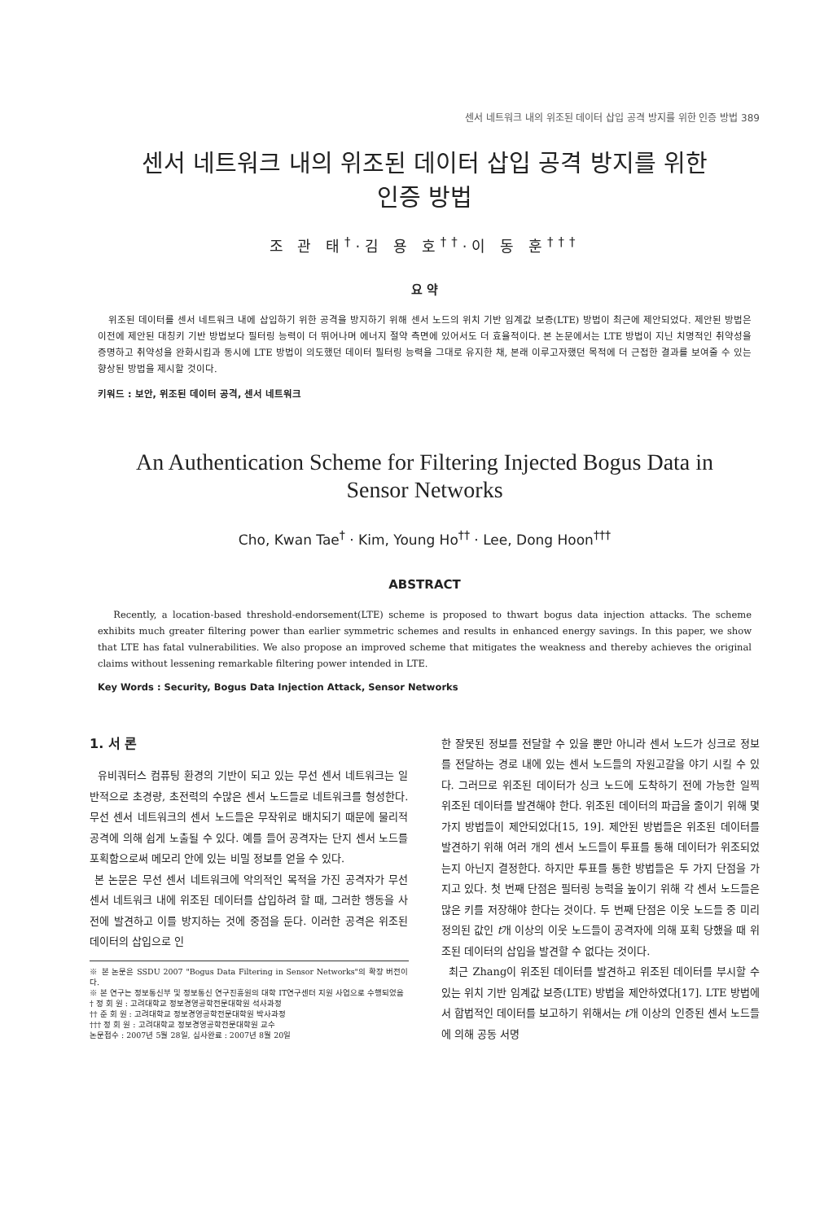센서 네트워크 내의 위조된 데이터 삽입 공격 방지를 위한 인증 방법 389
센서 네트워크 내의 위조된 데이터 삽입 공격 방지를 위한
인증 방법
조 관 태<sup>†</sup>·김 용 호<sup>††</sup>·이 동 훈<sup>†††</sup>
요 약
위조된 데이터를 센서 네트워크 내에 삽입하기 위한 공격을 방지하기 위해 센서 노드의 위치 기반 임계값 보증(LTE) 방법이 최근에 제안되었다. 제안된 방법은 이전에 제안된 대칭키 기반 방법보다 필터링 능력이 더 뛰어나며 에너지 절약 측면에 있어서도 더 효율적이다. 본 논문에서는 LTE 방법이 지닌 치명적인 취약성을 증명하고 취약성을 완화시킴과 동시에 LTE 방법이 의도했던 데이터 필터링 능력을 그대로 유지한 채, 본래 이루고자했던 목적에 더 근접한 결과를 보여줄 수 있는 향상된 방법을 제시할 것이다.
키워드 : 보안, 위조된 데이터 공격, 센서 네트워크
An Authentication Scheme for Filtering Injected Bogus Data in
Sensor Networks
Cho, Kwan Tae<sup>†</sup> · Kim, Young Ho<sup>††</sup> · Lee, Dong Hoon<sup>†††</sup>
ABSTRACT
Recently, a location-based threshold-endorsement(LTE) scheme is proposed to thwart bogus data injection attacks. The scheme exhibits much greater filtering power than earlier symmetric schemes and results in enhanced energy savings. In this paper, we show that LTE has fatal vulnerabilities. We also propose an improved scheme that mitigates the weakness and thereby achieves the original claims without lessening remarkable filtering power intended in LTE.
Key Words : Security, Bogus Data Injection Attack, Sensor Networks
1. 서 론
유비쿼터스 컴퓨팅 환경의 기반이 되고 있는 무선 센서 네트워크는 일반적으로 초경량, 초전력의 수많은 센서 노드들로 네트워크를 형성한다. 무선 센서 네트워크의 센서 노드들은 무작위로 배치되기 때문에 물리적 공격에 의해 쉽게 노출될 수 있다. 예를 들어 공격자는 단지 센서 노드를 포획함으로써 메모리 안에 있는 비밀 정보를 얻을 수 있다.
본 논문은 무선 센서 네트워크에 악의적인 목적을 가진 공격자가 무선 센서 네트워크 내에 위조된 데이터를 삽입하려 할 때, 그러한 행동을 사전에 발견하고 이를 방지하는 것에 중점을 둔다. 이러한 공격은 위조된 데이터의 삽입으로 인
※ 본 논문은 SSDU 2007 "Bogus Data Filtering in Sensor Networks"의 확장 버전이다.
※ 본 연구는 정보통신부 및 정보통신 연구진흥원의 대학 IT연구센터 지원 사업으로 수행되었음
† 정 회 원 : 고려대학교 정보경영공학전문대학원 석사과정
†† 준 회 원 : 고려대학교 정보경영공학전문대학원 박사과정
††† 정 회 원 : 고려대학교 정보경영공학전문대학원 교수
논문접수 : 2007년 5월 28일, 심사완료 : 2007년 8월 20일
한 잘못된 정보를 전달할 수 있을 뿐만 아니라 센서 노드가 싱크로 정보를 전달하는 경로 내에 있는 센서 노드들의 자원고갈을 야기 시킬 수 있다. 그러므로 위조된 데이터가 싱크 노드에 도착하기 전에 가능한 일찍 위조된 데이터를 발견해야 한다. 위조된 데이터의 파급을 줄이기 위해 몇 가지 방법들이 제안되었다[15, 19]. 제안된 방법들은 위조된 데이터를 발견하기 위해 여러 개의 센서 노드들이 투표를 통해 데이터가 위조되었는지 아닌지 결정한다. 하지만 투표를 통한 방법들은 두 가지 단점을 가지고 있다. 첫 번째 단점은 필터링 능력을 높이기 위해 각 센서 노드들은 많은 키를 저장해야 한다는 것이다. 두 번째 단점은 이웃 노드들 중 미리 정의된 값인 t개 이상의 이웃 노드들이 공격자에 의해 포획 당했을 때 위조된 데이터의 삽입을 발견할 수 없다는 것이다.
최근 Zhang이 위조된 데이터를 발견하고 위조된 데이터를 부시할 수 있는 위치 기반 임계값 보증(LTE) 방법을 제안하였다[17]. LTE 방법에서 합법적인 데이터를 보고하기 위해서는 t개 이상의 인증된 센서 노드들에 의해 공동 서명